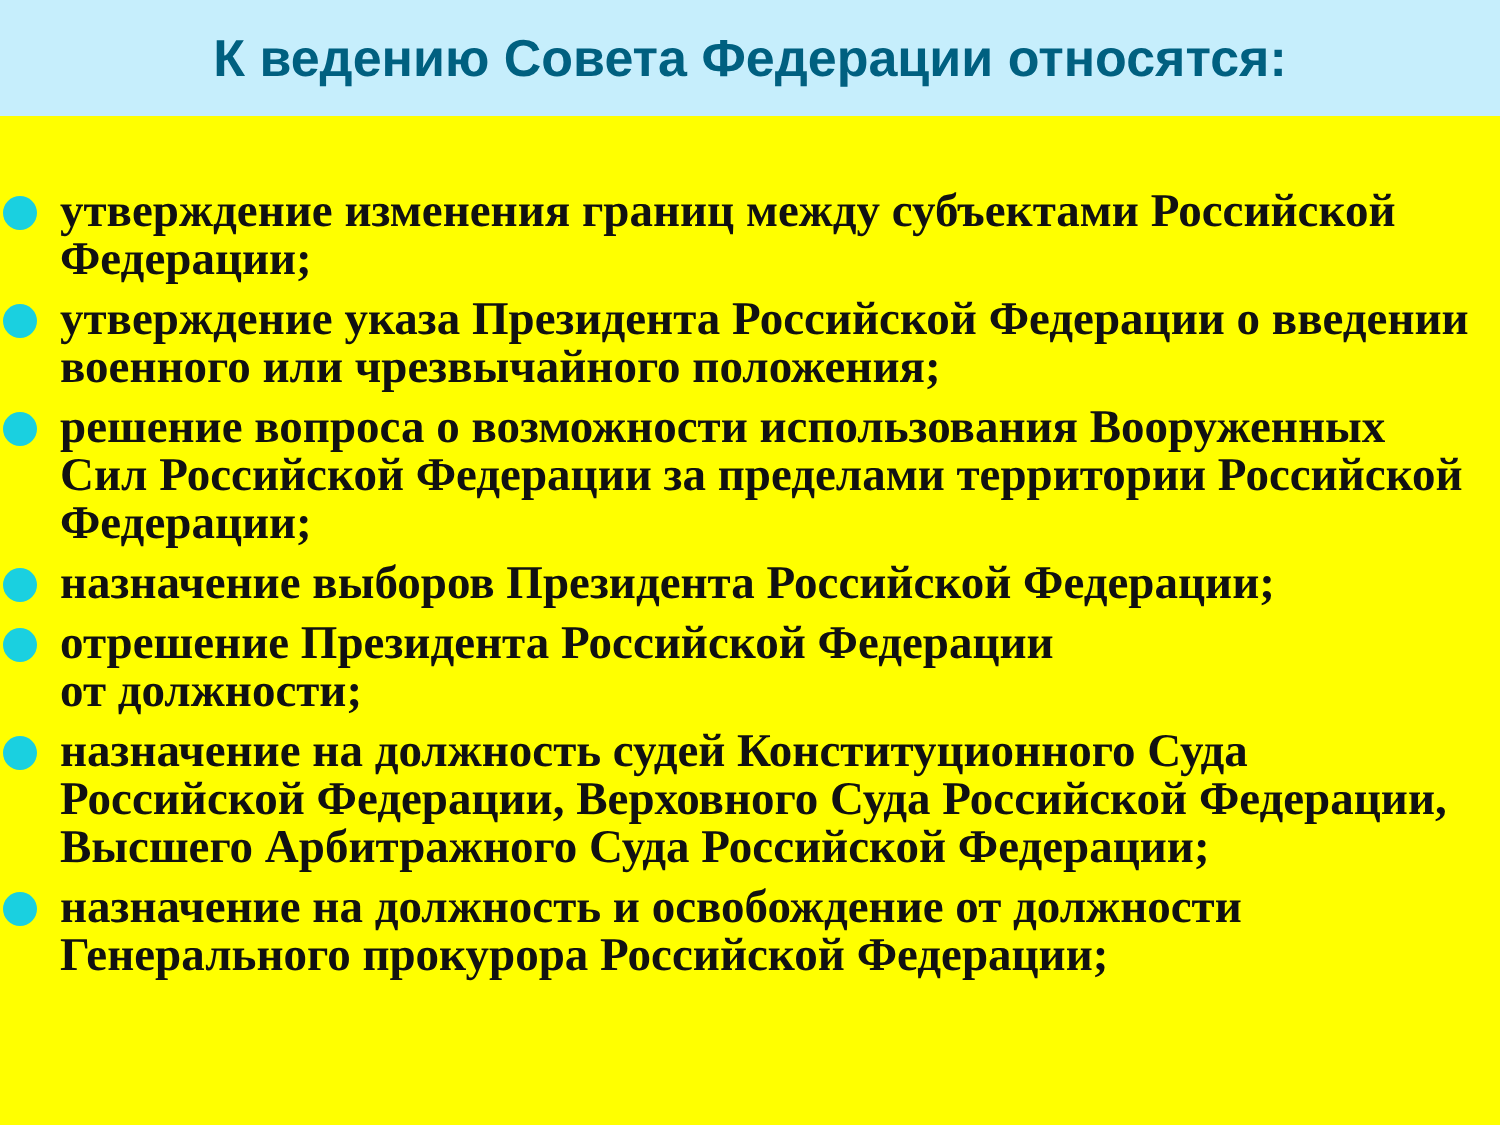К ведению Совета Федерации относятся:
утверждение изменения границ между субъектами Российской Федерации;
утверждение указа Президента Российской Федерации о введении военного или чрезвычайного положения;
решение вопроса о возможности использования Вооруженных Сил Российской Федерации за пределами территории Российской Федерации;
назначение выборов Президента Российской Федерации;
отрешение Президента Российской Федерации
от должности;
назначение на должность судей Конституционного Суда Российской Федерации, Верховного Суда Российской Федерации, Высшего Арбитражного Суда Российской Федерации;
назначение на должность и освобождение от должности Генерального прокурора Российской Федерации;